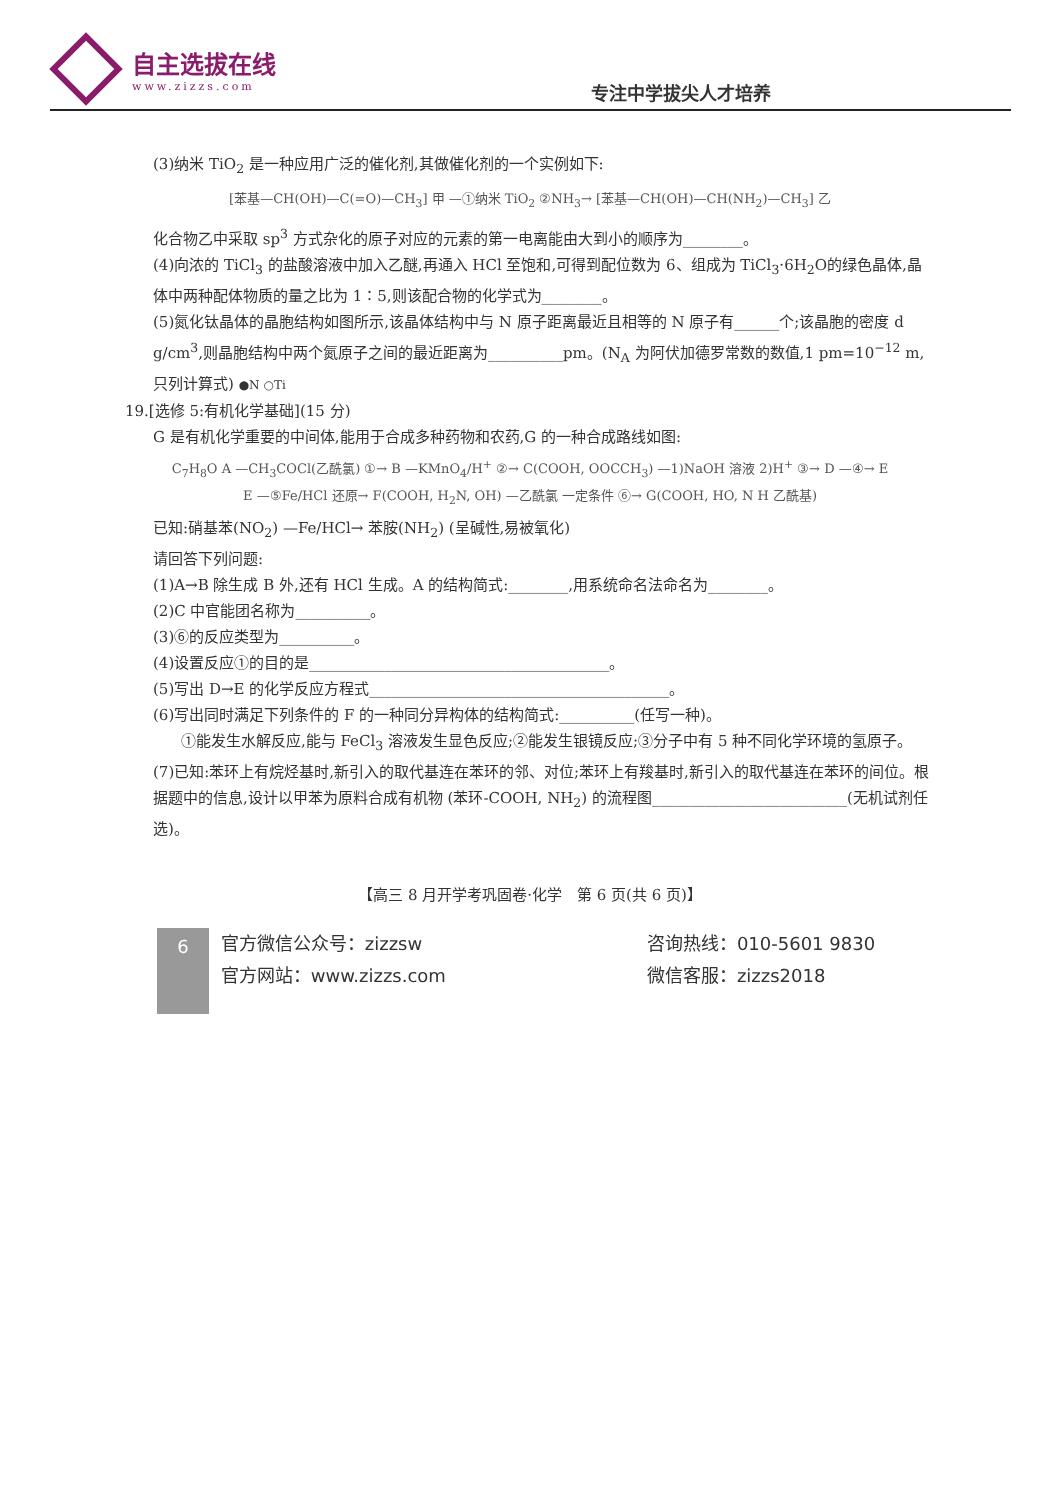自主选拔在线
www.zizzs.com
专注中学拔尖人才培养
(3)纳米 TiO<sub>2</sub> 是一种应用广泛的催化剂,其做催化剂的一个实例如下:
[苯基—CH(OH)—C(=O)—CH<sub>3</sub>] 甲 —①纳米 TiO<sub>2</sub> ②NH<sub>3</sub>→ [苯基—CH(OH)—CH(NH<sub>2</sub>)—CH<sub>3</sub>] 乙
化合物乙中采取 sp<sup>3</sup> 方式杂化的原子对应的元素的第一电离能由大到小的顺序为________。
(4)向浓的 TiCl<sub>3</sub> 的盐酸溶液中加入乙醚,再通入 HCl 至饱和,可得到配位数为 6、组成为 TiCl<sub>3</sub>·6H<sub>2</sub>O的绿色晶体,晶体中两种配体物质的量之比为 1∶5,则该配合物的化学式为________。
(5)氮化钛晶体的晶胞结构如图所示,该晶体结构中与 N 原子距离最近且相等的 N 原子有______个;该晶胞的密度 d g/cm<sup>3</sup>,则晶胞结构中两个氮原子之间的最近距离为__________pm。(N<sub>A</sub> 为阿伏加德罗常数的数值,1 pm=10<sup>−12</sup> m,只列计算式) ●N ○Ti
19.[选修 5:有机化学基础](15 分)
G 是有机化学重要的中间体,能用于合成多种药物和农药,G 的一种合成路线如图:
C<sub>7</sub>H<sub>8</sub>O A —CH<sub>3</sub>COCl(乙酰氯) ①→ B —KMnO<sub>4</sub>/H<sup>+</sup> ②→ C(COOH, OOCCH<sub>3</sub>) —1)NaOH 溶液 2)H<sup>+</sup> ③→ D —④→ E
E —⑤Fe/HCl 还原→ F(COOH, H<sub>2</sub>N, OH) —乙酰氯 一定条件 ⑥→ G(COOH, HO, N H 乙酰基)
已知:硝基苯(NO<sub>2</sub>) —Fe/HCl→ 苯胺(NH<sub>2</sub>) (呈碱性,易被氧化)
请回答下列问题:
(1)A→B 除生成 B 外,还有 HCl 生成。A 的结构简式:________,用系统命名法命名为________。
(2)C 中官能团名称为__________。
(3)⑥的反应类型为__________。
(4)设置反应①的目的是________________________________________。
(5)写出 D→E 的化学反应方程式________________________________________。
(6)写出同时满足下列条件的 F 的一种同分异构体的结构简式:__________(任写一种)。
①能发生水解反应,能与 FeCl<sub>3</sub> 溶液发生显色反应;②能发生银镜反应;③分子中有 5 种不同化学环境的氢原子。
(7)已知:苯环上有烷烃基时,新引入的取代基连在苯环的邻、对位;苯环上有羧基时,新引入的取代基连在苯环的间位。根据题中的信息,设计以甲苯为原料合成有机物 (苯环-COOH, NH<sub>2</sub>) 的流程图__________________________(无机试剂任选)。
【高三 8 月开学考巩固卷·化学　第 6 页(共 6 页)】
6
官方微信公众号：zizzsw
官方网站：www.zizzs.com
咨询热线：010-5601 9830
微信客服：zizzs2018